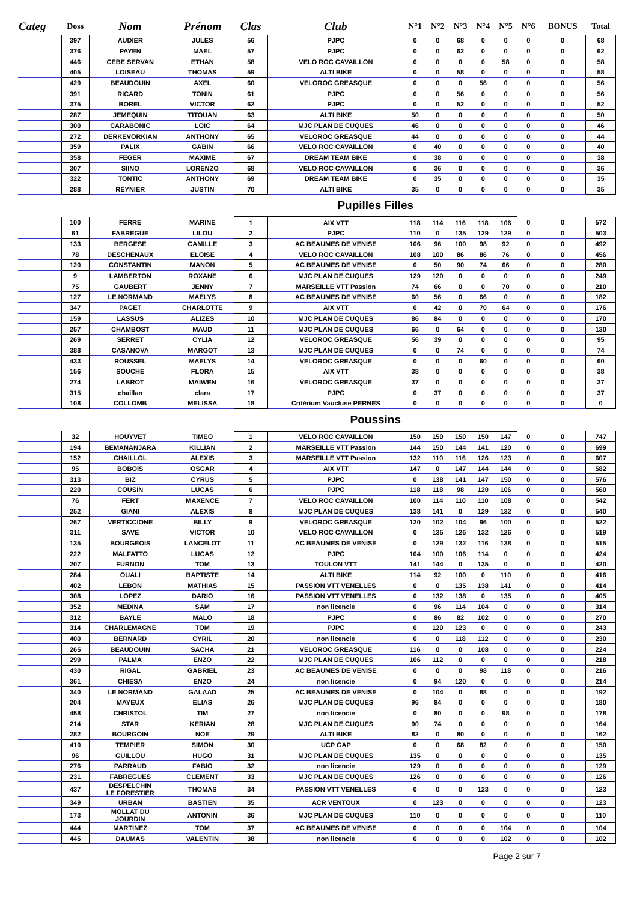| Categ | Doss | Nom | Prénom | Clas | Club | N°1 | N°2 | N°3 | N°4 | N°5 | N°6 | BONUS | Total |
| --- | --- | --- | --- | --- | --- | --- | --- | --- | --- | --- | --- | --- | --- |
| | 397 | AUDIER | JULES | 56 | PJPC | 0 | 0 | 68 | 0 | 0 | 0 | 0 | 68 |
| | 376 | PAYEN | MAEL | 57 | PJPC | 0 | 0 | 62 | 0 | 0 | 0 | 0 | 62 |
| | 446 | CEBE SERVAN | ETHAN | 58 | VELO ROC CAVAILLON | 0 | 0 | 0 | 0 | 58 | 0 | 0 | 58 |
| | 405 | LOISEAU | THOMAS | 59 | ALTI BIKE | 0 | 0 | 58 | 0 | 0 | 0 | 0 | 58 |
| | 429 | BEAUDOUIN | AXEL | 60 | VELOROC GREASQUE | 0 | 0 | 0 | 56 | 0 | 0 | 0 | 56 |
| | 391 | RICARD | TONIN | 61 | PJPC | 0 | 0 | 56 | 0 | 0 | 0 | 0 | 56 |
| | 375 | BOREL | VICTOR | 62 | PJPC | 0 | 0 | 52 | 0 | 0 | 0 | 0 | 52 |
| | 287 | JEMEQUIN | TITOUAN | 63 | ALTI BIKE | 50 | 0 | 0 | 0 | 0 | 0 | 0 | 50 |
| | 300 | CARABONIC | LOIC | 64 | MJC PLAN DE CUQUES | 46 | 0 | 0 | 0 | 0 | 0 | 0 | 46 |
| | 272 | DERKEVORKIAN | ANTHONY | 65 | VELOROC GREASQUE | 44 | 0 | 0 | 0 | 0 | 0 | 0 | 44 |
| | 359 | PALIX | GABIN | 66 | VELO ROC CAVAILLON | 0 | 40 | 0 | 0 | 0 | 0 | 0 | 40 |
| | 358 | FEGER | MAXIME | 67 | DREAM TEAM BIKE | 0 | 38 | 0 | 0 | 0 | 0 | 0 | 38 |
| | 307 | SIINO | LORENZO | 68 | VELO ROC CAVAILLON | 0 | 36 | 0 | 0 | 0 | 0 | 0 | 36 |
| | 322 | TONTIC | ANTHONY | 69 | DREAM TEAM BIKE | 0 | 35 | 0 | 0 | 0 | 0 | 0 | 35 |
| | 288 | REYNIER | JUSTIN | 70 | ALTI BIKE | 35 | 0 | 0 | 0 | 0 | 0 | 0 | 35 |
| | | | | Pupilles Filles | | | | | | | | | |
| | 100 | FERRE | MARINE | 1 | AIX VTT | 118 | 114 | 116 | 118 | 106 | 0 | 0 | 572 |
| | 61 | FABREGUE | LILOU | 2 | PJPC | 110 | 0 | 135 | 129 | 129 | 0 | 0 | 503 |
| | 133 | BERGESE | CAMILLE | 3 | AC BEAUMES DE VENISE | 106 | 96 | 100 | 98 | 92 | 0 | 0 | 492 |
| | 78 | DESCHENAUX | ELOISE | 4 | VELO ROC CAVAILLON | 108 | 100 | 86 | 86 | 76 | 0 | 0 | 456 |
| | 120 | CONSTANTIN | MANON | 5 | AC BEAUMES DE VENISE | 0 | 50 | 90 | 74 | 66 | 0 | 0 | 280 |
| | 9 | LAMBERTON | ROXANE | 6 | MJC PLAN DE CUQUES | 129 | 120 | 0 | 0 | 0 | 0 | 0 | 249 |
| | 75 | GAUBERT | JENNY | 7 | MARSEILLE VTT Passion | 74 | 66 | 0 | 0 | 70 | 0 | 0 | 210 |
| | 127 | LE NORMAND | MAELYS | 8 | AC BEAUMES DE VENISE | 60 | 56 | 0 | 66 | 0 | 0 | 0 | 182 |
| | 347 | PAGET | CHARLOTTE | 9 | AIX VTT | 0 | 42 | 0 | 70 | 64 | 0 | 0 | 176 |
| | 159 | LASSUS | ALIZES | 10 | MJC PLAN DE CUQUES | 86 | 84 | 0 | 0 | 0 | 0 | 0 | 170 |
| | 257 | CHAMBOST | MAUD | 11 | MJC PLAN DE CUQUES | 66 | 0 | 64 | 0 | 0 | 0 | 0 | 130 |
| | 269 | SERRET | CYLIA | 12 | VELOROC GREASQUE | 56 | 39 | 0 | 0 | 0 | 0 | 0 | 95 |
| | 388 | CASANOVA | MARGOT | 13 | MJC PLAN DE CUQUES | 0 | 0 | 74 | 0 | 0 | 0 | 0 | 74 |
| | 433 | ROUSSEL | MAELYS | 14 | VELOROC GREASQUE | 0 | 0 | 0 | 60 | 0 | 0 | 0 | 60 |
| | 156 | SOUCHE | FLORA | 15 | AIX VTT | 38 | 0 | 0 | 0 | 0 | 0 | 0 | 38 |
| | 274 | LABROT | MAIWEN | 16 | VELOROC GREASQUE | 37 | 0 | 0 | 0 | 0 | 0 | 0 | 37 |
| | 315 | chaillan | clara | 17 | PJPC | 0 | 37 | 0 | 0 | 0 | 0 | 0 | 37 |
| | 108 | COLLOMB | MELISSA | 18 | Critérium Vaucluse PERNES | 0 | 0 | 0 | 0 | 0 | 0 | 0 | 0 |
| | | | | Poussins | | | | | | | | | |
| | 32 | HOUYVET | TIMEO | 1 | VELO ROC CAVAILLON | 150 | 150 | 150 | 150 | 147 | 0 | 0 | 747 |
| | 194 | BEMANANJARA | KILLIAN | 2 | MARSEILLE VTT Passion | 144 | 150 | 144 | 141 | 120 | 0 | 0 | 699 |
| | 152 | CHAILLOL | ALEXIS | 3 | MARSEILLE VTT Passion | 132 | 110 | 116 | 126 | 123 | 0 | 0 | 607 |
| | 95 | BOBOIS | OSCAR | 4 | AIX VTT | 147 | 0 | 147 | 144 | 144 | 0 | 0 | 582 |
| | 313 | BIZ | CYRUS | 5 | PJPC | 0 | 138 | 141 | 147 | 150 | 0 | 0 | 576 |
| | 220 | COUSIN | LUCAS | 6 | PJPC | 118 | 118 | 98 | 120 | 106 | 0 | 0 | 560 |
| | 76 | FERT | MAXENCE | 7 | VELO ROC CAVAILLON | 100 | 114 | 110 | 110 | 108 | 0 | 0 | 542 |
| | 252 | GIANI | ALEXIS | 8 | MJC PLAN DE CUQUES | 138 | 141 | 0 | 129 | 132 | 0 | 0 | 540 |
| | 267 | VERTICCIONE | BILLY | 9 | VELOROC GREASQUE | 120 | 102 | 104 | 96 | 100 | 0 | 0 | 522 |
| | 311 | SAVE | VICTOR | 10 | VELO ROC CAVAILLON | 0 | 135 | 126 | 132 | 126 | 0 | 0 | 519 |
| | 135 | BOURGEOIS | LANCELOT | 11 | AC BEAUMES DE VENISE | 0 | 129 | 132 | 116 | 138 | 0 | 0 | 515 |
| | 222 | MALFATTO | LUCAS | 12 | PJPC | 104 | 100 | 106 | 114 | 0 | 0 | 0 | 424 |
| | 207 | FURNON | TOM | 13 | TOULON VTT | 141 | 144 | 0 | 135 | 0 | 0 | 0 | 420 |
| | 284 | OUALI | BAPTISTE | 14 | ALTI BIKE | 114 | 92 | 100 | 0 | 110 | 0 | 0 | 416 |
| | 402 | LEBON | MATHIAS | 15 | PASSION VTT VENELLES | 0 | 0 | 135 | 138 | 141 | 0 | 0 | 414 |
| | 308 | LOPEZ | DARIO | 16 | PASSION VTT VENELLES | 0 | 132 | 138 | 0 | 135 | 0 | 0 | 405 |
| | 352 | MEDINA | SAM | 17 | non licencie | 0 | 96 | 114 | 104 | 0 | 0 | 0 | 314 |
| | 312 | BAYLE | MALO | 18 | PJPC | 0 | 86 | 82 | 102 | 0 | 0 | 0 | 270 |
| | 314 | CHARLEMAGNE | TOM | 19 | PJPC | 0 | 120 | 123 | 0 | 0 | 0 | 0 | 243 |
| | 400 | BERNARD | CYRIL | 20 | non licencie | 0 | 0 | 118 | 112 | 0 | 0 | 0 | 230 |
| | 265 | BEAUDOUIN | SACHA | 21 | VELOROC GREASQUE | 116 | 0 | 0 | 108 | 0 | 0 | 0 | 224 |
| | 299 | PALMA | ENZO | 22 | MJC PLAN DE CUQUES | 106 | 112 | 0 | 0 | 0 | 0 | 0 | 218 |
| | 430 | RIGAL | GABRIEL | 23 | AC BEAUMES DE VENISE | 0 | 0 | 0 | 98 | 118 | 0 | 0 | 216 |
| | 361 | CHIESA | ENZO | 24 | non licencie | 0 | 94 | 120 | 0 | 0 | 0 | 0 | 214 |
| | 340 | LE NORMAND | GALAAD | 25 | AC BEAUMES DE VENISE | 0 | 104 | 0 | 88 | 0 | 0 | 0 | 192 |
| | 204 | MAYEUX | ELIAS | 26 | MJC PLAN DE CUQUES | 96 | 84 | 0 | 0 | 0 | 0 | 0 | 180 |
| | 458 | CHRISTOL | TIM | 27 | non licencie | 0 | 80 | 0 | 0 | 98 | 0 | 0 | 178 |
| | 214 | STAR | KERIAN | 28 | MJC PLAN DE CUQUES | 90 | 74 | 0 | 0 | 0 | 0 | 0 | 164 |
| | 282 | BOURGOIN | NOE | 29 | ALTI BIKE | 82 | 0 | 80 | 0 | 0 | 0 | 0 | 162 |
| | 410 | TEMPIER | SIMON | 30 | UCP GAP | 0 | 0 | 68 | 82 | 0 | 0 | 0 | 150 |
| | 96 | GUILLOU | HUGO | 31 | MJC PLAN DE CUQUES | 135 | 0 | 0 | 0 | 0 | 0 | 0 | 135 |
| | 276 | PARRAUD | FABIO | 32 | non licencie | 129 | 0 | 0 | 0 | 0 | 0 | 0 | 129 |
| | 231 | FABREGUES | CLEMENT | 33 | MJC PLAN DE CUQUES | 126 | 0 | 0 | 0 | 0 | 0 | 0 | 126 |
| | 437 | DESPELCHIN LE FORESTIER | THOMAS | 34 | PASSION VTT VENELLES | 0 | 0 | 0 | 123 | 0 | 0 | 0 | 123 |
| | 349 | URBAN | BASTIEN | 35 | ACR VENTOUX | 0 | 123 | 0 | 0 | 0 | 0 | 0 | 123 |
| | 173 | MOLLAT DU JOURDIN | ANTONIN | 36 | MJC PLAN DE CUQUES | 110 | 0 | 0 | 0 | 0 | 0 | 0 | 110 |
| | 444 | MARTINEZ | TOM | 37 | AC BEAUMES DE VENISE | 0 | 0 | 0 | 0 | 104 | 0 | 0 | 104 |
| | 445 | DAUMAS | VALENTIN | 38 | non licencie | 0 | 0 | 0 | 0 | 102 | 0 | 0 | 102 |
Page 2 sur 7